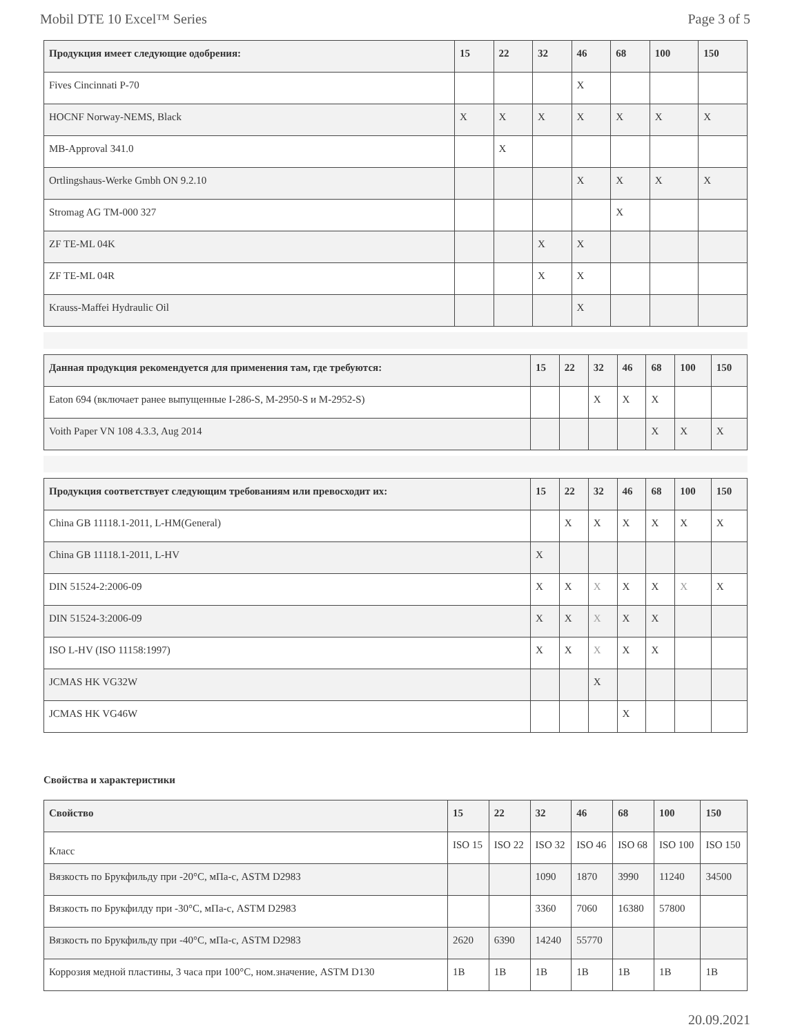Mobil DTE 10 Excel™ Series Page 3 of 5
| Продукция имеет следующие одобрения: | 15 | 22 | 32 | 46 | 68 | 100 | 150 |
| --- | --- | --- | --- | --- | --- | --- | --- |
| Fives Cincinnati P-70 | | | | X | | | |
| HOCNF Norway-NEMS, Black | X | X | X | X | X | X | X |
| MB-Approval 341.0 | | X | | | | | |
| Ortlingshaus-Werke Gmbh ON 9.2.10 | | | | X | X | X | X |
| Stromag AG TM-000 327 | | | | | X | | |
| ZF TE-ML 04K | | | X | X | | | |
| ZF TE-ML 04R | | | X | X | | | |
| Krauss-Maffei Hydraulic Oil | | | | X | | | |
| Данная продукция рекомендуется для применения там, где требуются: | 15 | 22 | 32 | 46 | 68 | 100 | 150 |
| --- | --- | --- | --- | --- | --- | --- | --- |
| Eaton 694 (включает ранее выпущенные I-286-S, M-2950-S и M-2952-S) | | | X | X | X | | |
| Voith Paper VN 108 4.3.3, Aug 2014 | | | | | X | X | X |
| Продукция соответствует следующим требованиям или превосходит их: | 15 | 22 | 32 | 46 | 68 | 100 | 150 |
| --- | --- | --- | --- | --- | --- | --- | --- |
| China GB 11118.1-2011, L-HM(General) | | X | X | X | X | X | X |
| China GB 11118.1-2011, L-HV | X | | | | | | |
| DIN 51524-2:2006-09 | X | X | X | X | X | X | X |
| DIN 51524-3:2006-09 | X | X | X | X | X | | |
| ISO L-HV (ISO 11158:1997) | X | X | X | X | X | | |
| JCMAS HK VG32W | | | X | | | | |
| JCMAS HK VG46W | | | | X | | | |
Свойства и характеристики
| Свойство | 15 | 22 | 32 | 46 | 68 | 100 | 150 |
| --- | --- | --- | --- | --- | --- | --- | --- |
| Класс | ISO 15 | ISO 22 | ISO 32 | ISO 46 | ISO 68 | ISO 100 | ISO 150 |
| Вязкость по Брукфильду при -20°C, мПа-с, ASTM D2983 | | | 1090 | 1870 | 3990 | 11240 | 34500 |
| Вязкость по Брукфилду при -30°C, мПа-с, ASTM D2983 | | | 3360 | 7060 | 16380 | 57800 | |
| Вязкость по Брукфильду при -40°C, мПа-с, ASTM D2983 | 2620 | 6390 | 14240 | 55770 | | | |
| Коррозия медной пластины, 3 часа при 100°C, ном.значение, ASTM D130 | 1B | 1B | 1B | 1B | 1B | 1B | 1B |
20.09.2021